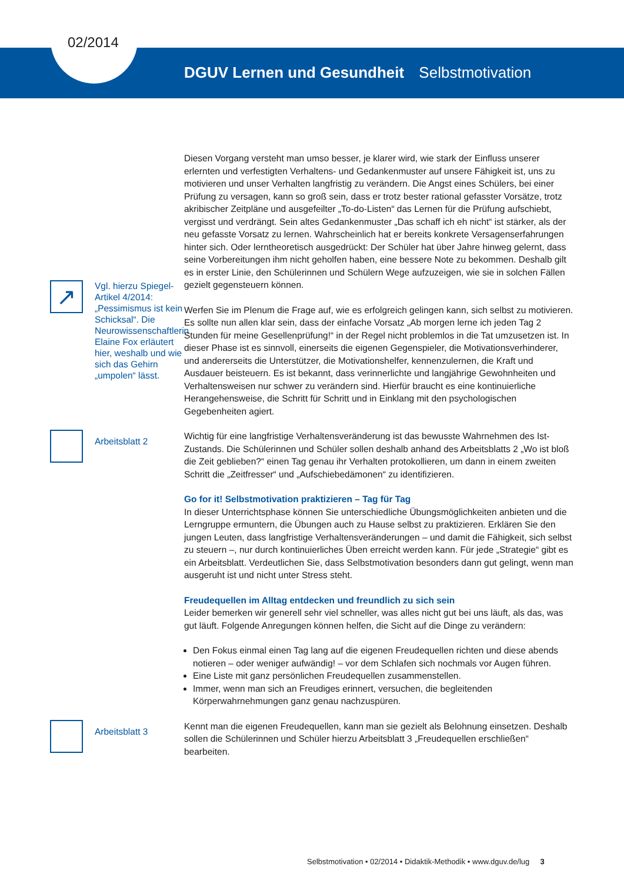02/2014
DGUV Lernen und Gesundheit Selbstmotivation
Diesen Vorgang versteht man umso besser, je klarer wird, wie stark der Einfluss unserer erlernten und verfestigten Verhaltens- und Gedankenmuster auf unsere Fähigkeit ist, uns zu motivieren und unser Verhalten langfristig zu verändern. Die Angst eines Schülers, bei einer Prüfung zu versagen, kann so groß sein, dass er trotz bester rational gefasster Vorsätze, trotz akribischer Zeitpläne und ausgefeilter „To-do-Listen“ das Lernen für die Prüfung aufschiebt, vergisst und verdrängt. Sein altes Gedankenmuster „Das schaff ich eh nicht“ ist stärker, als der neu gefasste Vorsatz zu lernen. Wahrscheinlich hat er bereits konkrete Versagenserfahrungen hinter sich. Oder lerntheoretisch ausgedrückt: Der Schüler hat über Jahre hinweg gelernt, dass seine Vorbereitungen ihm nicht geholfen haben, eine bessere Note zu bekommen. Deshalb gilt es in erster Linie, den Schülerinnen und Schülern Wege aufzuzeigen, wie sie in solchen Fällen gezielt gegensteuern können.
↗
Vgl. hierzu Spiegel-Artikel 4/2014: „Pessimismus ist kein Schicksal“. Die Neurowissenschaftlerin Elaine Fox erläutert hier, weshalb und wie sich das Gehirn „umpolen“ lässt.
Werfen Sie im Plenum die Frage auf, wie es erfolgreich gelingen kann, sich selbst zu motivieren. Es sollte nun allen klar sein, dass der einfache Vorsatz „Ab morgen lerne ich jeden Tag 2 Stunden für meine Gesellenprüfung!“ in der Regel nicht problemlos in die Tat umzusetzen ist. In dieser Phase ist es sinnvoll, einerseits die eigenen Gegenspieler, die Motivationsverhinderer, und andererseits die Unterstützer, die Motivationshelfer, kennenzulernen, die Kraft und Ausdauer beisteuern. Es ist bekannt, dass verinnerlichte und langjährige Gewohnheiten und Verhaltensweisen nur schwer zu verändern sind. Hierfür braucht es eine kontinuierliche Herangehensweise, die Schritt für Schritt und in Einklang mit den psychologischen Gegebenheiten agiert.
Arbeitsblatt 2
Wichtig für eine langfristige Verhaltensveränderung ist das bewusste Wahrnehmen des Ist-Zustands. Die Schülerinnen und Schüler sollen deshalb anhand des Arbeitsblatts 2 „Wo ist bloß die Zeit geblieben?“ einen Tag genau ihr Verhalten protokollieren, um dann in einem zweiten Schritt die „Zeitfresser“ und „Aufschiebedämonen“ zu identifizieren.
Go for it! Selbstmotivation praktizieren – Tag für Tag
In dieser Unterrichtsphase können Sie unterschiedliche Übungsmöglichkeiten anbieten und die Lerngruppe ermuntern, die Übungen auch zu Hause selbst zu praktizieren. Erklären Sie den jungen Leuten, dass langfristige Verhaltensveränderungen – und damit die Fähigkeit, sich selbst zu steuern –, nur durch kontinuierliches Üben erreicht werden kann. Für jede „Strategie“ gibt es ein Arbeitsblatt. Verdeutlichen Sie, dass Selbstmotivation besonders dann gut gelingt, wenn man ausgeruht ist und nicht unter Stress steht.
Freudequellen im Alltag entdecken und freundlich zu sich sein
Leider bemerken wir generell sehr viel schneller, was alles nicht gut bei uns läuft, als das, was gut läuft. Folgende Anregungen können helfen, die Sicht auf die Dinge zu verändern:
Den Fokus einmal einen Tag lang auf die eigenen Freudequellen richten und diese abends notieren – oder weniger aufwändig! – vor dem Schlafen sich nochmals vor Augen führen.
Eine Liste mit ganz persönlichen Freudequellen zusammenstellen.
Immer, wenn man sich an Freudiges erinnert, versuchen, die begleitenden Körperwahrnehmungen ganz genau nachzuspüren.
Arbeitsblatt 3
Kennt man die eigenen Freudequellen, kann man sie gezielt als Belohnung einsetzen. Deshalb sollen die Schülerinnen und Schüler hierzu Arbeitsblatt 3 „Freudequellen erschließen“ bearbeiten.
Selbstmotivation • 02/2014 • Didaktik-Methodik • www.dguv.de/lug 3